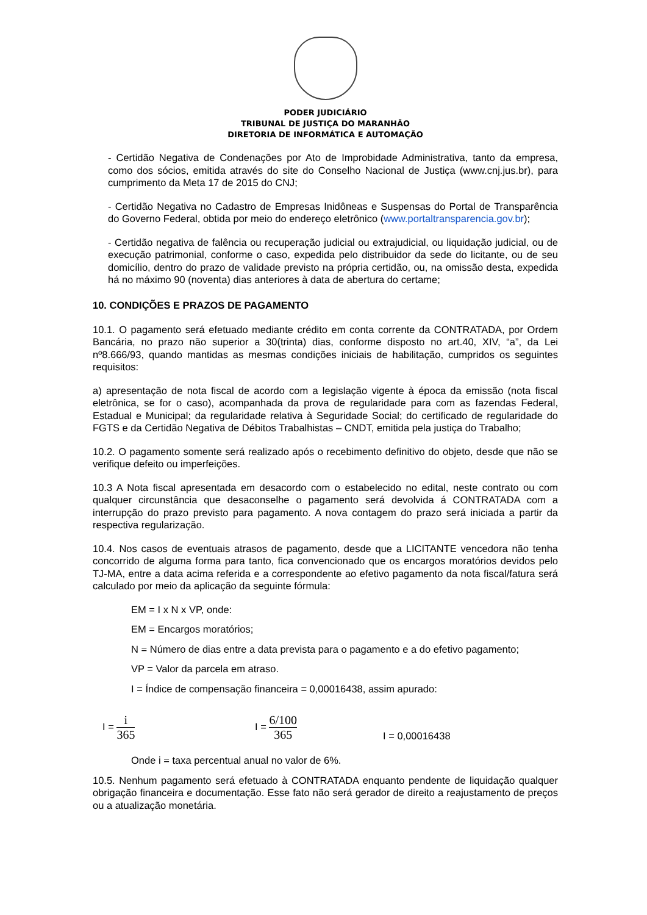PODER JUDICIÁRIO
TRIBUNAL DE JUSTIÇA DO MARANHÃO
DIRETORIA DE INFORMÁTICA E AUTOMAÇÃO
- Certidão Negativa de Condenações por Ato de Improbidade Administrativa, tanto da empresa, como dos sócios, emitida através do site do Conselho Nacional de Justiça (www.cnj.jus.br), para cumprimento da Meta 17 de 2015 do CNJ;
- Certidão Negativa no Cadastro de Empresas Inidôneas e Suspensas do Portal de Transparência do Governo Federal, obtida por meio do endereço eletrônico (www.portaltransparencia.gov.br);
- Certidão negativa de falência ou recuperação judicial ou extrajudicial, ou liquidação judicial, ou de execução patrimonial, conforme o caso, expedida pelo distribuidor da sede do licitante, ou de seu domicílio, dentro do prazo de validade previsto na própria certidão, ou, na omissão desta, expedida há no máximo 90 (noventa) dias anteriores à data de abertura do certame;
10. CONDIÇÕES E PRAZOS DE PAGAMENTO
10.1. O pagamento será efetuado mediante crédito em conta corrente da CONTRATADA, por Ordem Bancária, no prazo não superior a 30(trinta) dias, conforme disposto no art.40, XIV, “a”, da Lei nº8.666/93, quando mantidas as mesmas condições iniciais de habilitação, cumpridos os seguintes requisitos:
a) apresentação de nota fiscal de acordo com a legislação vigente à época da emissão (nota fiscal eletrônica, se for o caso), acompanhada da prova de regularidade para com as fazendas Federal, Estadual e Municipal; da regularidade relativa à Seguridade Social; do certificado de regularidade do FGTS e da Certidão Negativa de Débitos Trabalhistas – CNDT, emitida pela justiça do Trabalho;
10.2. O pagamento somente será realizado após o recebimento definitivo do objeto, desde que não se verifique defeito ou imperfeições.
10.3 A Nota fiscal apresentada em desacordo com o estabelecido no edital, neste contrato ou com qualquer circunstância que desaconselhe o pagamento será devolvida á CONTRATADA com a interrupção do prazo previsto para pagamento. A nova contagem do prazo será iniciada a partir da respectiva regularização.
10.4. Nos casos de eventuais atrasos de pagamento, desde que a LICITANTE vencedora não tenha concorrido de alguma forma para tanto, fica convencionado que os encargos moratórios devidos pelo TJ-MA, entre a data acima referida e a correspondente ao efetivo pagamento da nota fiscal/fatura será calculado por meio da aplicação da seguinte fórmula:
EM = I x N x VP, onde:
EM = Encargos moratórios;
N = Número de dias entre a data prevista para o pagamento e a do efetivo pagamento;
VP = Valor da parcela em atraso.
I = Índice de compensação financeira = 0,00016438, assim apurado:
I = i 365
I = 6/100 365
I = 0,00016438
Onde i = taxa percentual anual no valor de 6%.
10.5. Nenhum pagamento será efetuado à CONTRATADA enquanto pendente de liquidação qualquer obrigação financeira e documentação. Esse fato não será gerador de direito a reajustamento de preços ou a atualização monetária.